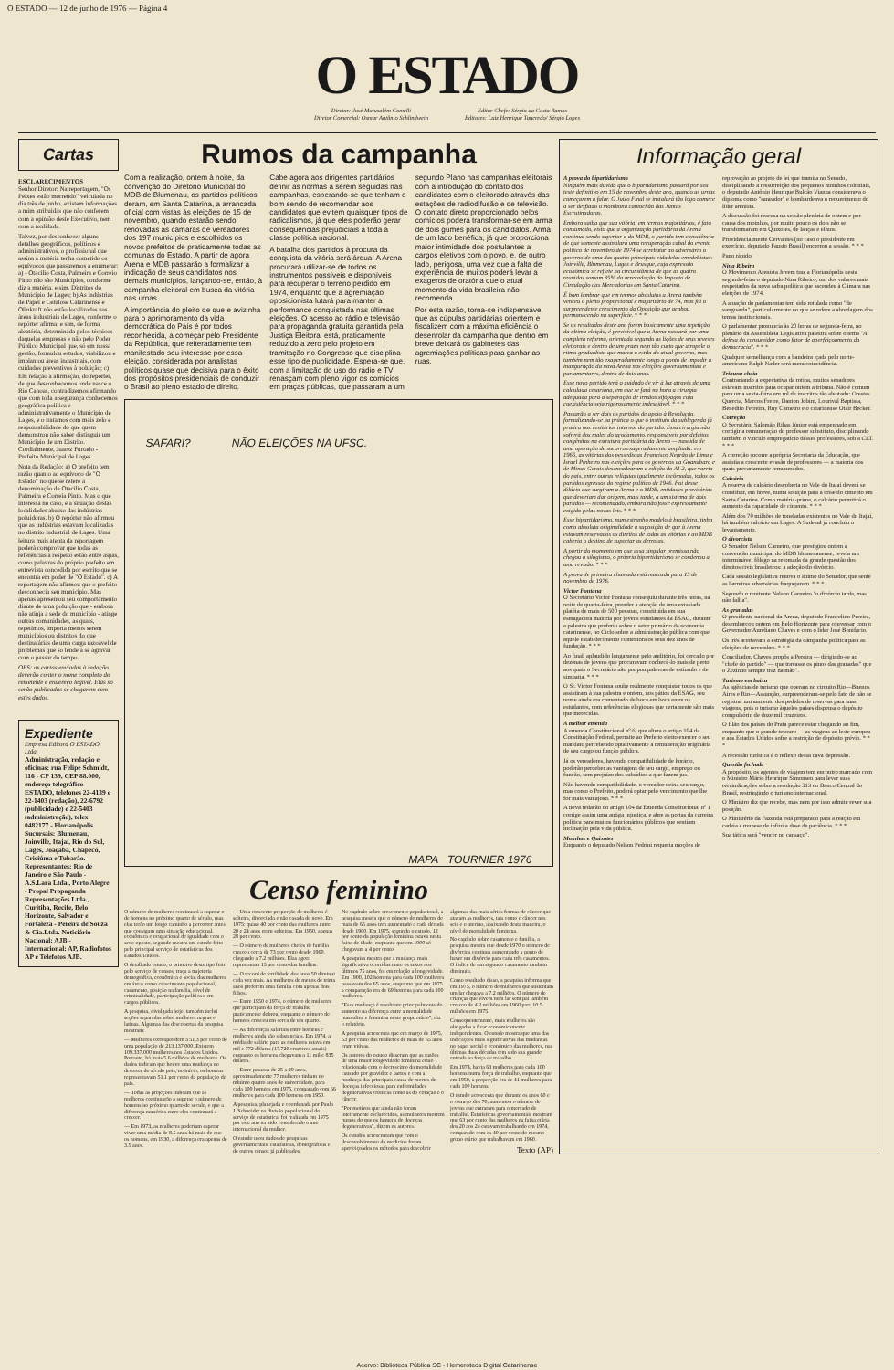O ESTADO — 12 de junho de 1976 — Página 4
O ESTADO
Diretor: José Matusalém Comelli
Diretor Comercial: Osmar Antônio Schlindwein
Editor Chefe: Sérgio da Costa Ramos
Editores: Luiz Henrique Tancredo/ Sérgio Lopes
Cartas
ESCLARECIMENTOS
Senhor Diretor: Na reportagem, "Os Peixes estão morrendo" veiculada no dia três de junho, existem informações a mim atribuídas que não conferem com a opinião deste Executivo, nem com a realidade.
Talvez, por desconhecer alguns detalhes geográficos, políticos e administrativos, o profissional que assina a matéria tenha cometido os equívocos que passaremos a enumerar: a) - Otacílio Costa, Palmeira e Correio Pinto não são Municípios, conforme diz a matéria, e sim, Distritos do Município de Lages; b) As indústrias de Papel e Celulose Catarinense e Olinkraft não estão localizadas nas áreas industriais de Lages, conforme o repórter afirma, e sim, de forma aleatória, determinada pelos técnicos daquelas empresas e não pelo Poder Público Municipal que, só em nossa gestão, formulou estudos, viabilizou e implantou áreas industriais, com cuidados preventivos à poluição; c) Em relação a afirmação, do repórter, de que desconhecemos onde nasce o Rio Canoas, contradizemos afirmando que com toda a segurança conhecemos geográfica-política e administrativamente o Município de Lages, e o tratamos com mais zelo e responsabilidade do que quem demonstrou não saber distinguir um Município de um Distrito. Cordialmente, Juarez Furtado - Prefeito Municipal de Lages.
Nota da Redação: a) O prefeito tem razão quanto ao equívoco de "O Estado" no que se refere a denominação de Otacílio Costa, Palmeira e Correia Pinto. Mas o que interessa no caso, é a situação destas localidades abaixo das indústrias poluidoras. b) O repórter não afirmou que as indústrias estavam localizadas no distrito industrial de Lages. Uma leitura mais atenta da reportagem poderá comprovar que todas as referências a respeito estão entre aspas, como palavras do próprio prefeito em entrevista concedida por escrito que se encontra em poder de "O Estado". c) A reportagem não afirmou que o prefeito desconhecia seu município. Mas apenas apresentou seu comportamento diante de uma poluição que - embora não atinja a sede do município - atinge outras comunidades, as quais, repetimos, importa menos serem municípios ou distritos do que destinatárias de uma carga razoável de problemas que só tende a se agravar com o passar do tempo.
OBS: as cartas enviadas à redação deverão conter o nome completo do remetente e endereço legível. Elas só serão publicadas se chegarem com estes dados.
Expediente
Empresa Editora O ESTADO Ltda.
Administração, redação e oficinas: rua Felipe Schmidt, 116 - CP 139, CEP 88.000, endereço telegráfico ESTADO, telefones 22-4139 e 22-1403 (redação), 22-6792 (publicidade) e 22-5403 (administração), telex 0482177 - Florianópolis. Sucursais: Blumenau, Joinville, Itajaí, Rio do Sul, Lages, Joaçaba, Chapecó, Criciúma e Tubarão. Representantes: Rio de Janeiro e São Paulo - A.S.Lara Ltda., Porto Alegre - Propal Propaganda Representações Ltda., Curitiba, Recife, Belo Horizonte, Salvador e Fortaleza - Pereira de Souza & Cia.Ltda. Noticiário Nacional: AJB - Internacional: AP, Radiofotos AP e Telefotos AJB.
Rumos da campanha
Com a realização, ontem à noite, da convenção do Diretório Municipal do MDB de Blumenau, os partidos políticos deram, em Santa Catarina, a arrancada oficial com vistas às eleições de 15 de novembro, quando estarão sendo renovadas as câmaras de vereadores dos 197 municípios e escolhidos os novos prefeitos de praticamente todas as comunas do Estado. A partir de agora Arena e MDB passarão a formalizar a indicação de seus candidatos nos demais municípios, lançando-se, então, à campanha eleitoral em busca da vitória nas urnas.
A importância do pleito de que e avizinha para o aprimoramento da vida democrática do País é por todos reconhecida, a começar pelo Presidente da República, que reiteradamente tem manifestado seu interesse por essa eleição, considerada por analistas políticos quase que decisiva para o êxito dos propósitos presidenciais de conduzir o Brasil ao pleno estado de direito.
Cabe agora aos dirigentes partidários definir as normas a serem seguidas nas campanhas, esperando-se que tenham o bom sendo de recomendar aos candidatos que evitem quaisquer tipos de radicalismos, já que eles poderão gerar consequências prejudiciais a toda a classe política nacional.
A batalha dos partidos à procura da conquista da vitória será árdua. A Arena procurará utilizar-se de todos os instrumentos possíveis e disponíveis para recuperar o terreno perdido em 1974, enquanto que a agremiação oposicionista lutará para manter a performance conquistada nas últimas eleições. O acesso ao rádio e televisão para propaganda gratuita garantida pela Justiça Eleitoral está, praticamente reduzido a zero pelo projeto em tramitação no Congresso que disciplina esse tipo de publicidade. Espera-se que, com a limitação do uso do rádio e TV renasçam com pleno vigor os comícios em praças públicas, que passaram a um segundo Plano nas campanhas eleitorais com a introdução do contato dos candidatos com o eleitorado através das estações de radiodifusão e de televisão. O contato direto proporcionado pelos comícios poderá transformar-se em arma de dois gumes para os candidatos. Arma de um lado benéfica, já que proporciona maior intimidade dos postulantes a cargos eletivos com o povo, e, de outro lado, perigosa, uma vez que a falta de experiência de muitos poderá levar a exageros de oratória que o atual momento da vida brasileira não recomenda.
Por esta razão, torna-se indispensável que as cúpulas partidárias orientem e fiscalizem com a máxima eficiência o desenrolar da campanha que dentro em breve deixará os gabinetes das agremiações políticas para ganhar as ruas.
SAFARI? NÃO ELEIÇÕES NA UFSC. MAPA TOURNIER 1976
Censo feminino
O número de mulheres continuará a superar o de homens no próximo quarto de século, mas elas terão um longo caminho a percorrer antes que consigam uma situação educacional, econômica e ocupacional de igualdade com o sexo oposto, segundo mostra um estudo feito pelo principal serviço de estatísticas dos Estados Unidos.
O detalhado estudo, o primeiro deste tipo feito pelo serviço de censos, traça a trajetória demográfica, econômica e social das mulheres em áreas como crescimento populacional, casamento, posição na família, nível de criminalidade, participação política e em cargos públicos.
A pesquisa, divulgada hoje, também inclui seções separadas sobre mulheres negras e latinas. Algumas das descobertas da pesquisa mostram:
— Mulheres correspondem a 51.3 por cento de uma população de 213.137.000. Existem 109.337.000 mulheres nos Estados Unidos. Portanto, há mais 5.6 milhões de mulheres. Os dados indicam que houve uma mudança no decorrer do século pois, no início, os homens representavam 51.1 por cento da população do país.
— Todas as projeções indicam que as mulheres continuarão a superar o número de homens no próximo quarto de século, e que a diferença numérica entre eles continuará a crescer.
— Em 1973, as mulheres poderiam esperar viver uma média de 8.5 anos há mais do que os homens, em 1930, a diferença era apenas de 3.5 anos.
— Uma crescente proporção de mulheres é solteira, divorciada e não casada de novo. Em 1975: quase 40 por cento das mulheres entre 20 e 24 anos eram solteiras. Em 1950, apenas 28 por cento.
— O número de mulheres chefes de família cresceu cerca de 73 por cento desde 1960, chegando a 7.2 milhões. Elas agora representam 13 por cento das famílias.
— O record de fertilidade dos anos 50 diminui cada vez mais. As mulheres de menos de trinta anos preferem uma família com apenas dois filhos.
— Entre 1950 e 1974, o número de mulheres que participam da força de trabalho praticamente dobrou, enquanto o número de homens cresceu em cerca de um quarto.
— As diferenças salariais entre homens e mulheres ainda são substanciais. Em 1974, a média de salário para as mulheres estava em mil e 772 dólares (17.720 cruzeiros atuais) enquanto os homens chegavam a 11 mil e 835 dólares.
— Entre pessoas de 25 a 29 anos, aproximadamente 77 mulheres tinham no mínimo quatro anos de universidade, para cada 100 homens em 1975, comparado com 66 mulheres para cada 100 homens em 1950.
A pesquisa, planejada e coordenada por Paula J. Schneider na divisão populacional do serviço de estatística, foi realizada em 1975 por este ano ter sido considerado o ano internacional da mulher.
O estudo usou dados de pesquisas governamentais, estatísticas, demográficas e de outros censos já publicados.
No capítulo sobre crescimento populacional, a pesquisa mostra que o número de mulheres de mais de 65 anos tem aumentado a cada década desde 1900. Em 1975, segundo o estudo, 12 por cento da população feminina estava nesta faixa de idade, enquanto que em 1900 só chegavam a 4 por cento.
A pesquisa mostra que a mudança mais significativa ocorridas entre os sexos nos últimos 75 anos, foi em relação a longevidade. Em 1900, 102 homens para cada 100 mulheres passavam dos 65 anos, enquanto que em 1975 a comparação era de 69 homens para cada 100 mulheres.
"Essa mudança é resultante principalmente do aumento na diferença entre a mortalidade masculina e feminina neste grupo etário", diz o relatório.
A pesquisa acrescenta que em março de 1975, 53 por cento das mulheres de mais de 65 anos eram viúvas.
Os autores do estudo disseram que as razões de uma maior longevidade feminina estão relacionada com o decrescimo da mortalidade causado por gravidez e partos e com a mudança das principais causa de mortes de doenças infecciosas para enfermidades degenerativas crônicas como as do coração e o câncer.
"Por motivos que ainda não foram inteiramente esclarecidos, as mulheres morrem menos do que os homens de doenças degenerativas", dizem os autores.
Os estudos acrescentam que com o desenvolvimento da medicina foram aperfeiçoados os métodos para descobrir algumas das mais sérias formas de câncer que atacam as mulheres, tais como o câncer nos seis e o uterino, abaixando desta maneira, o nível de mortalidade feminina.
No capítulo sobre casamento e família, a pesquisa mostra que desde 1970 o número de divórcios continua aumentando a ponto de haver um divórcio para cada três casamentos. O índice de um segundo casamento também diminuiu.
Como resultado disso, a pesquisa informa que em 1975, o número de mulheres que sustentam um lar chegava a 7.2 milhões. O número de crianças que vivem num lar sem pai também cresceu de 4.2 milhões em 1960 para 10.5 milhões em 1975.
Consequentemente, mais mulheres são obrigadas a ficar economicamente independentes. O estudo mostra que uma das indicações mais significativas das mudanças no papel social e econômico das mulheres, nas últimas duas décadas tem sido sua grande entrada na força de trabalho.
Em 1974, havia 63 mulheres para cada 100 homens numa força de trabalho, enquanto que em 1950, a proporção era de 41 mulheres para cada 100 homens.
O estudo acrescenta que durante os anos 60 e o começo dos 70, aumentou o número de jovens que entraram para o mercado de trabalho. Estatísticas governamentais mostram que 63 por cento das mulheres na faixa etária dos 20 aos 24 estavam trabalhando em 1974, comparado com os 40 por cento do mesmo grupo etário que trabalhavam em 1960.
Texto (AP)
Informação geral
A prova do bipartidarismo
Ninguém mais duvida que o bipartidarismo passará por seu teste definitivo em 15 de novembro deste ano, quando as urnas começarem a falar. O Juizo Final se instalará tão logo comece a ser desfiado o monótono cantochão das Juntas Escrutinadoras.
Embora saiba que sua vitória, em termos majoritários, é fato consumado, visto que a organização partidária da Arena continua sendo superior a do MDB, o partido tem consciência de que somente assinalará uma recuperação cabal do evento político de novembro de 1974 se arrebatar ao adversário o governo de uma das quatro principais cidadelas emedebistas: Joinville, Blumenau, Lages e Brusque, cuja expressão econômica se reflete na circunstância de que as quatro reunidas somam 35% da arrecadação do Imposto de Circulação das Mercadorias em Santa Catarina.
É bom lembrar que em termos absolutos a Arena também venceu o pleito proporcional e majoritário de 74, mas foi o surpreendente crescimento da Oposição que acabou permanecendo na superfície. * * *
Se os resultados deste ano forem basicamente uma repetição da última eleição, é previsível que a Arena passará por uma completa reforma, orientada segundo as lições de seus reveses eleitorais e dentro de um prazo nem tão curto que atropele o ritmo gradualista que marca o estilo do atual governo, mas também nem tão exageradamente longo a ponto de impedir a inauguração da nova Arena nas eleições governamentais e parlamentares, dentro de dois anos.
Esse novo partido terá o cuidado de vir à luz através de uma calculada cesariana, em que se fará na hora a cirurgia adequada para a separação de irmãos xifópagos cuja coexistência seja rigorosamente indesejável. * * *
Passarão a ser dois os partidos de apoio à Revolução, formalizando-se na prática o que o instituto da sublegenda já pratica nos vestiários internos do partido. Essa cirurgia não sofrerá dos males do açodamento, responsáveis por defeitos congênitos na estrutura partidária da Arena — nascida de uma operação de socorro exageradamente ampliada: em 1965, as vitórias dos pessedistas Francisco Negrão de Lima e Israel Pinheiro nas eleições para os governos da Guanabara e de Minas Gerais desencadearam a edição do AI-2, que varria do país, entre outras relíquias igualmente incômodas, todos os partidos egressos do regime político de 1946. Foi desse dilúvio que surgiram a Arena e o MDB, entidades provisórias que deveriam dar origem, mais tarde, a um sistema de dois partidos — recomendado, embora não fosse expressamente exigido pelas novas leis. * * *
Esse bipartidarismo, num estranho modelo à brasileira, tinha como absoluta originalidade a suposição de que à Arena estavam reservados os direitos de todas as vitórias e ao MDB caberia o destino de suportar as derrotas.
A partir do momento em que essa singular premissa não chegou a silogismo, o próprio bipartidarismo se condenou a uma revisão. * * *
A prova de primeira chamada está marcada para 15 de novembro de 1976.
Victor Fontana
O Secretário Victor Fontana conseguiu durante três horas, na noite de quarta-feira, prender a atenção de uma extasiada platéia de mais de 500 pessoas, constituída em sua esmagadora maioria por jovens estudantes da ESAG, durante a palestra que proferiu sobre o setor primário da economia catarinense, no Ciclo sobre a administração pública com que aquele estabelecimento comemora os seus dez anos de fundação. * * *
Ao final, aplaudido longamente pelo auditório, foi cercado por dezenas de jovens que procuravam conhecê-lo mais de perto, aos quais o Secretário não poupou palavras de estímulo e de simpatia. * * *
O Sr. Victor Fontana soube realmente conquistar todos os que assistiram à sua palestra e ontem, nos pátios da ESAG, seu nome ainda era comentado de boca em boca entre os estudantes, com referências elogiosas que certamente são mais que merecidas.
A melhor emenda
A emenda Constitucional nº 6, que altera o artigo 104 da Constituição Federal, permite ao Prefeito eleito exercer o seu mandato percebendo optativamente a remuneração originária de seu cargo ou função pública.
Já os vereadores, havendo compatibilidade de horário, poderão perceber as vantagens de seu cargo, emprego ou função, sem prejuízo dos subsídios a que fazem jus.
Não havendo compatibilidade, o vereador deixa seu cargo, mas como o Prefeito, poderá optar pelo vencimento que lhe for mais vantajoso. * * *
A nova redação do artigo 104 da Emenda Constitucional nº 1 corrige assim uma antiga injustiça, e abre as portas da carreira política para muitos funcionários públicos que sentiam inclinação pela vida pública.
Moinhos e Quixotes
Enquanto o deputado Nelson Pedrini requeria moções de reprovação ao projeto de lei que tramita no Senado, disciplinando a ressurreição dos pequenos moinhos coloniais, o deputado Antônio Henrique Bulcão Vianna considerava o diploma como "saneador" e bombardeava o requerimento do líder arenista.
A discussão foi reacesa na sessão plenária de ontem e por causa dos moinhos, por muito pouco os dois não se transformaram em Quixotes, de lanças e elmos.
Providencialmente Cervantes (no caso o presidente em exercício, deputado Fausto Brasil) encerrou a sessão. * * *
Pano rápido.
Nina Ribeiro
O Movimento Arenista Jovem traz a Florianópolis nesta segunda-feira o deputado Nina Ribeiro, um dos valores mais respeitados da nova safra política que ascendeu à Câmara nas eleições de 1974.
A atuação do parlamentar tem sido rotulada como "de vanguarda", particularmente no que se refere a abordagem dos temas institucionais.
O parlamentar pronuncia às 20 horas de segunda-feira, no plenário da Assembléia Legislativa palestra sobre o tema "A defesa do consumidor como fator de aperfeiçoamento da democracia". * * *
Qualquer semelhança com a bandeira içada pelo norte-americano Ralph Nader será mera coincidência.
Tribuna cheia
Contrariando a expectativa da rotina, muitos senadores estavam inscritos para ocupar ontem a tribuna. Não é comum para uma sexta-feira um rol de inscritos tão alentado: Orestes Quércia, Marcos Freire, Danton Jobim, Lourival Baptista, Benedito Ferreira, Ruy Carneiro e o catarinense Otair Becker.
Correção
O Secretário Salomão Ribas Júnior está empenhado em corrigir a remuneração do professor substituto, disciplinando também o vínculo empregatício desses professores, sob a CLT. * * *
A correção socorre a própria Secretaria da Educação, que assistia a crescente evasão de professores — a maioria dos quais precariamente remunerados.
Calcário
A reserva de calcário descoberta no Vale do Itajaí deverá se constituir, em breve, numa solução para a crise do cimento em Santa Catarina. Como matéria-prima, o calcário permitirá o aumento da capacidade de cimento. * * *
Além dos 70 milhões de toneladas existentes no Vale do Itajaí, há também calcário em Lages. A Sudesul já concluiu o levantamento.
O divorcista
O Senador Nelson Carneiro, que prestigiou ontem a convenção municipal do MDB blumenauense, revela um interminável fôlego na retomada da grande questão dos direitos civis brasileiros: a adoção do divórcio.
Cada sessão legislativa renova o ânimo do Senador, que sente as barreiras adversárias fraquejarem. * * *
Segundo o renitente Nelson Carneiro "o divórcio tarda, mas não falha".
As granadas
O presidente nacional da Arena, deputado Francelino Pereira, desembarcou ontem em Belo Horizonte para conversar com o Governador Aureliano Chaves e com o líder José Bonifácio.
Os três acertavam a estratégia da campanha política para as eleições de novembro. * * *
Conciliador, Chaves propôs a Pereira — dirigindo-se ao "chefe do partido" — que travasse os pinos das granadas" que o Zezinho sempre traz na mão".
Turismo em baixa
As agências de turismo que operam no circuito Rio—Buenos Aires e Rio—Assunção, surpreenderam-se pelo fato de não se registrar um aumento dos pedidos de reservas para suas viagens, pois o turismo àqueles países dispensa o depósito compulsório de doze mil cruzeiros.
O filão dos países do Prata parece estar chegando ao fim, enquanto que o grande tesouro — as viagens ao leste europeu e aos Estados Unidos sofre a restrição de depósito prévio. * * *
A recessão turística é o reflexo dessa cava depressão.
Questão fechada
A propósito, os agentes de viagem tem encontro marcado com o Ministro Mário Henrique Simonsen para levar suas reivindicações sobre a resolução 313 do Banco Central do Brasil, restringindo o turismo internacional.
O Ministro diz que recebe, mas nem por isso admite rever sua posição.
O Ministério da Fazenda está preparado para a reação em cadeia e munese de infinita dose de paciência. * * *
Sua tática será "vencer no cansaço".
Acervo: Biblioteca Pública SC - Hemeroteca Digital Catarinense